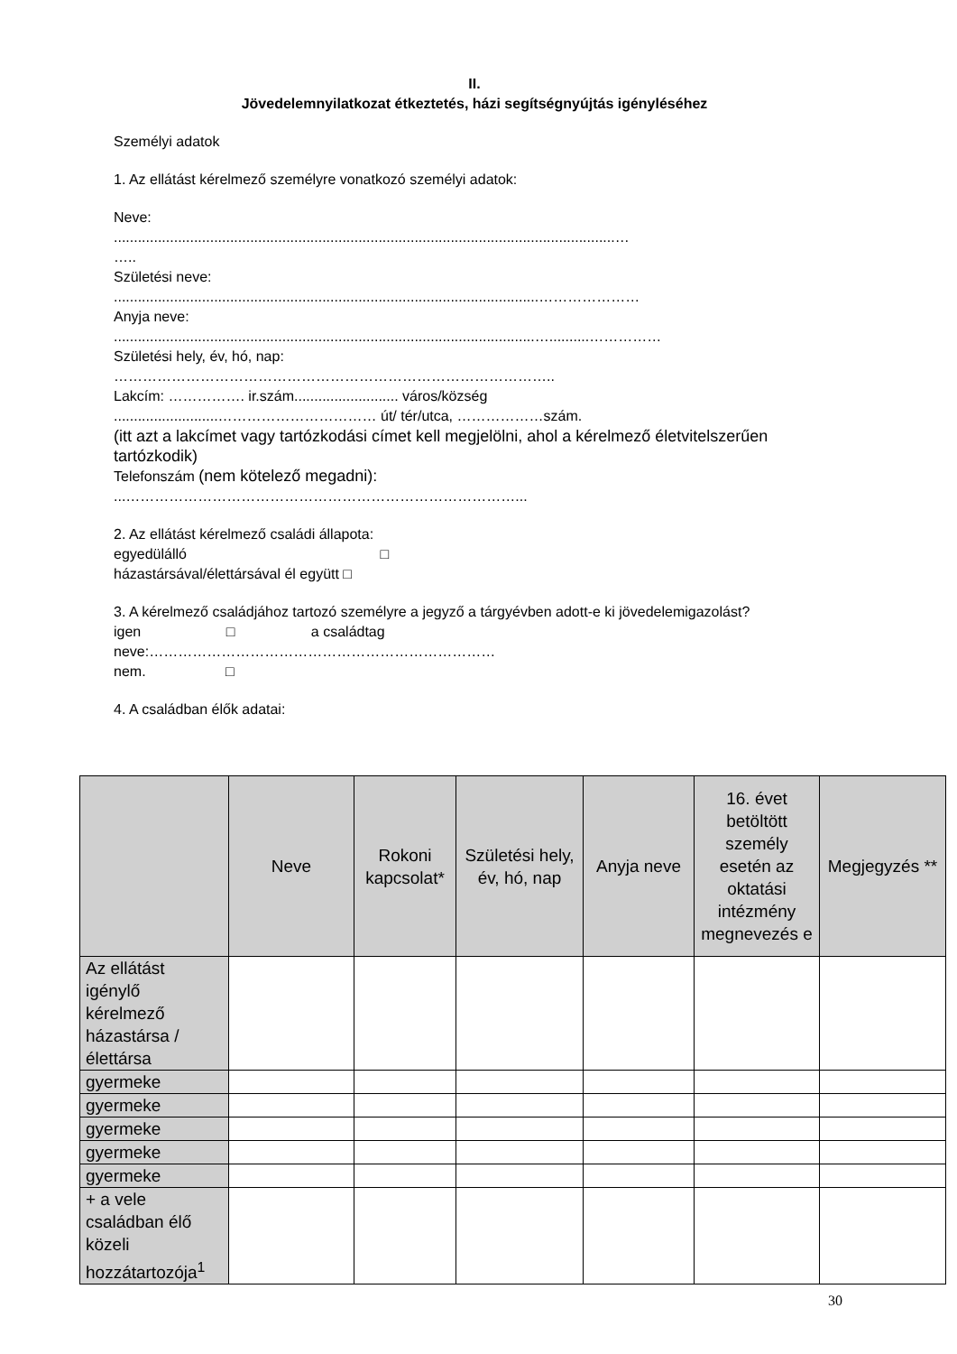II.
Jövedelemnyilatkozat étkeztetés, házi segítségnyújtás igényléséhez
Személyi adatok
1. Az ellátást kérelmező személyre vonatkozó személyi adatok:
Neve:
.............................................................................................................................…
…..
Születési neve:
..........................................................................................................…………………
Anyja neve:
.........................................................................................................…..........……………
Születési hely, év, hó, nap:
………………………………………………………………………………..
Lakcím: ……………. ir.szám.......................... város/község
..........................…………………………… út/ tér/utca, ………………szám.
(itt azt a lakcímet vagy tartózkodási címet kell megjelölni, ahol a kérelmező életvitelszerűen tartózkodik)
Telefonszám (nem kötelező megadni):
...………………………………………………………………………...
2. Az ellátást kérelmező családi állapota:
egyedülálló □
házastársával/élettársával él együtt □
3. A kérelmező családjához tartozó személyre a jegyző a tárgyévben adott-e ki jövedelemigazolást?
igen □ a családtag
neve:………………………………………………………………
nem. □
4. A családban élők adatai:
| | Neve | Rokoni kapcsolat* | Születési hely, év, hó, nap | Anyja neve | 16. évet betöltött személy esetén az oktatási intézmény megnevezés e | Megjegyzés ** |
| --- | --- | --- | --- | --- | --- | --- |
| Az ellátást igénylő kérelmező házastársa / élettársa | | | | | | |
| gyermeke | | | | | | |
| gyermeke | | | | | | |
| gyermeke | | | | | | |
| gyermeke | | | | | | |
| gyermeke | | | | | | |
| + a vele családban élő közeli hozzátartozója<sup>1</sup> | | | | | | |
30